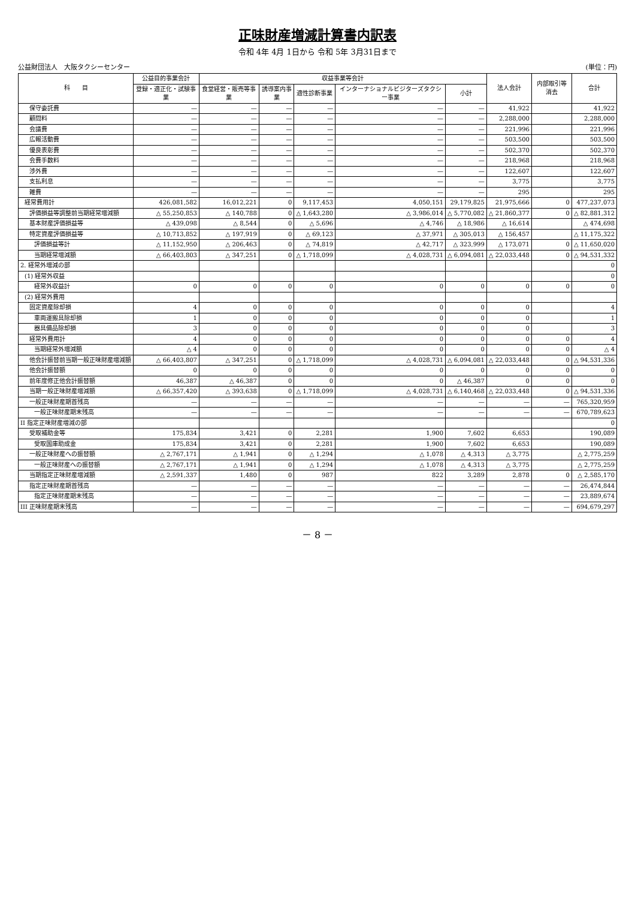正味財産増減計算書内訳表
令和 4年 4月 1日から 令和 5年 3月31日まで
公益財団法人　大阪タクシーセンター (単位：円)
| 科 目 | 公益目的事業会計 | 収益事業等会計 | | | | | 法人会計 | 内部取引等消去 | 合計 |
| --- | --- | --- | --- | --- | --- | --- | --- | --- | --- |
| | 登録・適正化・試験事業 | 食堂経営・販売等事業 | 誘導案内事業 | 適性診断事業 | インターナショナルビジターズタクシー事業 | 小計 | | | |
| 保守委託費 | — | — | — | — | — | — | 41,922 | | 41,922 |
| 顧問料 | — | — | — | — | — | — | 2,288,000 | | 2,288,000 |
| 会議費 | — | — | — | — | — | — | 221,996 | | 221,996 |
| 広報活動費 | — | — | — | — | — | — | 503,500 | | 503,500 |
| 優良表彰費 | — | — | — | — | — | — | 502,370 | | 502,370 |
| 会費手数料 | — | — | — | — | — | — | 218,968 | | 218,968 |
| 渉外費 | — | — | — | — | — | — | 122,607 | | 122,607 |
| 支払利息 | — | — | — | — | — | — | 3,775 | | 3,775 |
| 雑費 | — | — | — | — | — | — | 295 | | 295 |
| 経常費用計 | 426,081,582 | 16,012,221 | 0 | 9,117,453 | 4,050,151 | 29,179,825 | 21,975,666 | 0 | 477,237,073 |
| 評価損益等調整前当期経常増減額 | △ 55,250,853 | △ 140,788 | 0 | △ 1,643,280 | △ 3,986,014 | △ 5,770,082 | △ 21,860,377 | 0 | △ 82,881,312 |
| 基本財産評価損益等 | △ 439,098 | △ 8,544 | 0 | △ 5,696 | △ 4,746 | △ 18,986 | △ 16,614 | | △ 474,698 |
| 特定資産評価損益等 | △ 10,713,852 | △ 197,919 | 0 | △ 69,123 | △ 37,971 | △ 305,013 | △ 156,457 | | △ 11,175,322 |
| 評価損益等計 | △ 11,152,950 | △ 206,463 | 0 | △ 74,819 | △ 42,717 | △ 323,999 | △ 173,071 | 0 | △ 11,650,020 |
| 当期経常増減額 | △ 66,403,803 | △ 347,251 | 0 | △ 1,718,099 | △ 4,028,731 | △ 6,094,081 | △ 22,033,448 | 0 | △ 94,531,332 |
| 2. 経常外増減の部 | | | | | | | | | 0 |
| (1) 経常外収益 | | | | | | | | | 0 |
| 経常外収益計 | 0 | 0 | 0 | 0 | 0 | 0 | 0 | 0 | 0 |
| (2) 経常外費用 | | | | | | | | | |
| 固定資産除却損 | 4 | 0 | 0 | 0 | 0 | 0 | 0 | | 4 |
| 車両運搬具除却損 | 1 | 0 | 0 | 0 | 0 | 0 | 0 | | 1 |
| 器具備品除却損 | 3 | 0 | 0 | 0 | 0 | 0 | 0 | | 3 |
| 経常外費用計 | 4 | 0 | 0 | 0 | 0 | 0 | 0 | 0 | 4 |
| 当期経常外増減額 | △ 4 | 0 | 0 | 0 | 0 | 0 | 0 | 0 | △ 4 |
| 他会計振替前当期一般正味財産増減額 | △ 66,403,807 | △ 347,251 | 0 | △ 1,718,099 | △ 4,028,731 | △ 6,094,081 | △ 22,033,448 | 0 | △ 94,531,336 |
| 他会計振替額 | 0 | 0 | 0 | 0 | 0 | 0 | 0 | 0 | 0 |
| 前年度修正他会計振替額 | 46,387 | △ 46,387 | 0 | 0 | 0 | △ 46,387 | 0 | 0 | 0 |
| 当期一般正味財産増減額 | △ 66,357,420 | △ 393,638 | 0 | △ 1,718,099 | △ 4,028,731 | △ 6,140,468 | △ 22,033,448 | 0 | △ 94,531,336 |
| 一般正味財産期首残高 | — | — | — | — | — | — | — | — | 765,320,959 |
| 一般正味財産期末残高 | — | — | — | — | — | — | — | — | 670,789,623 |
| II 指定正味財産増減の部 | | | | | | | | | 0 |
| 受取補助金等 | 175,834 | 3,421 | 0 | 2,281 | 1,900 | 7,602 | 6,653 | | 190,089 |
| 受取国庫助成金 | 175,834 | 3,421 | 0 | 2,281 | 1,900 | 7,602 | 6,653 | | 190,089 |
| 一般正味財産への振替額 | △ 2,767,171 | △ 1,941 | 0 | △ 1,294 | △ 1,078 | △ 4,313 | △ 3,775 | | △ 2,775,259 |
| 一般正味財産への振替額 | △ 2,767,171 | △ 1,941 | 0 | △ 1,294 | △ 1,078 | △ 4,313 | △ 3,775 | | △ 2,775,259 |
| 当期指定正味財産増減額 | △ 2,591,337 | 1,480 | 0 | 987 | 822 | 3,289 | 2,878 | 0 | △ 2,585,170 |
| 指定正味財産期首残高 | — | — | — | — | — | — | — | — | 26,474,844 |
| 指定正味財産期末残高 | — | — | — | — | — | — | — | — | 23,889,674 |
| III 正味財産期末残高 | — | — | — | — | — | — | — | — | 694,679,297 |
－ 8 －